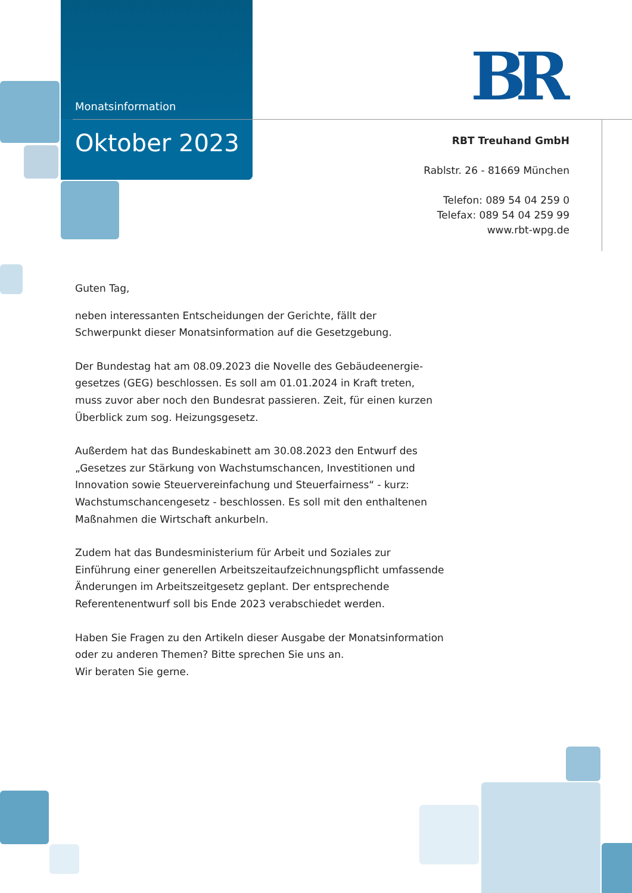BR
Monatsinformation
Oktober 2023
RBT Treuhand GmbH
Rablstr. 26 - 81669 München
Telefon: 089 54 04 259 0
Telefax: 089 54 04 259 99
www.rbt-wpg.de
Guten Tag,
neben interessanten Entscheidungen der Gerichte, fällt der Schwerpunkt dieser Monatsinformation auf die Gesetzgebung.
Der Bundestag hat am 08.09.2023 die Novelle des Gebäudeenergie­gesetzes (GEG) beschlossen. Es soll am 01.01.2024 in Kraft treten, muss zuvor aber noch den Bundesrat passieren. Zeit, für einen kurzen Überblick zum sog. Heizungsgesetz.
Außerdem hat das Bundeskabinett am 30.08.2023 den Entwurf des „Gesetzes zur Stärkung von Wachstumschancen, Investitionen und Innovation sowie Steuervereinfachung und Steuerfairness“ - kurz: Wachstumschancen­gesetz - beschlossen. Es soll mit den enthaltenen Maßnahmen die Wirtschaft ankurbeln.
Zudem hat das Bundesministerium für Arbeit und Soziales zur Einführung einer generellen Arbeitszeitaufzeichnungspflicht umfassende Änderungen im Arbeitszeitgesetz geplant. Der entsprechende Referentenentwurf soll bis Ende 2023 verabschiedet werden.
Haben Sie Fragen zu den Artikeln dieser Ausgabe der Monatsinformation oder zu anderen Themen? Bitte sprechen Sie uns an.
Wir beraten Sie gerne.